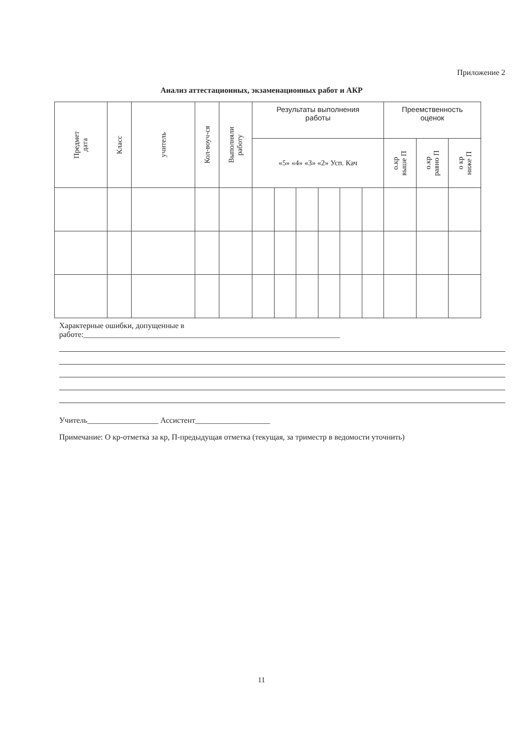Приложение 2
Анализ аттестационных, экзаменационных работ и АКР
| Предмет дата | Класс | учитель | Кол-воуч-ся | Выполняли работу | Результаты выполнения работы | | | | | | Преемственность оценок | | |
| --- | --- | --- | --- | --- | --- | --- | --- | --- | --- | --- | --- | --- | --- |
| | | | | | «5» «4» «3» «2» Усп. Кач | | | | | | о.кр выше П | о.кр равно П | о кр ниже П |
Характерные ошибки, допущенные в
работе:_________________________________________________________________
Учитель__________________ Ассистент___________________
Примечание: О кр-отметка за кр, П-предыдущая отметка (текущая, за триместр в ведомости уточнить)
11